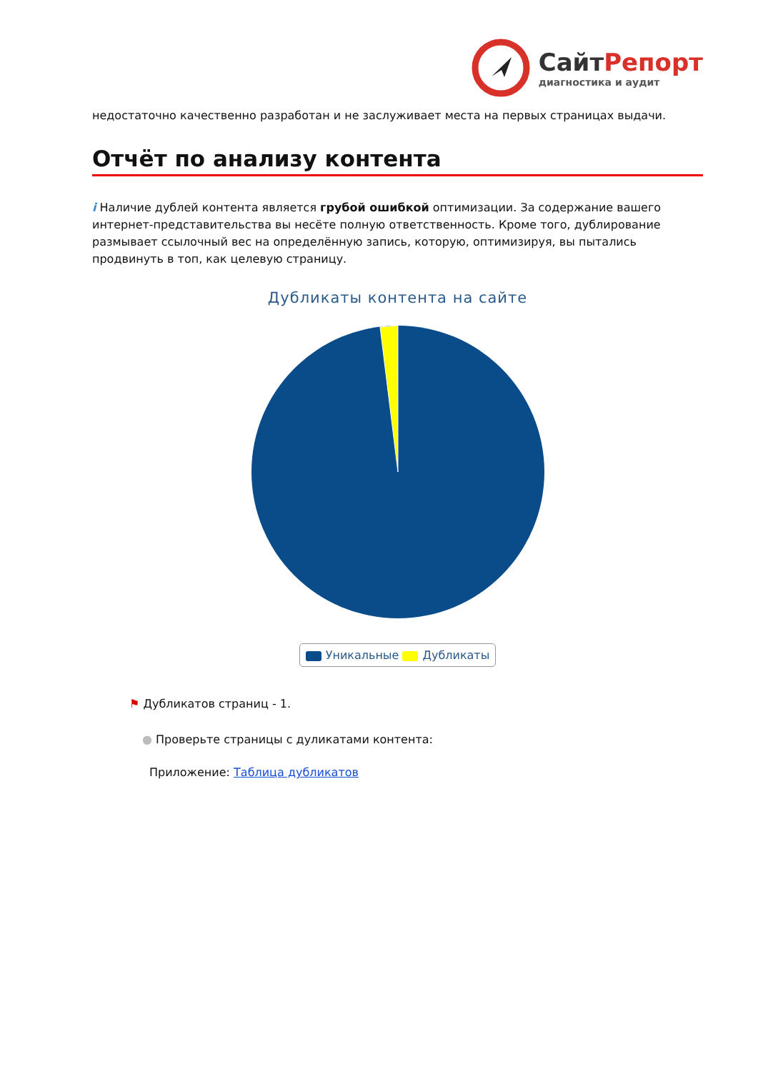СайтРепорт
диагностика и аудит
недостаточно качественно разработан и не заслуживает места на первых страницах выдачи.
Отчёт по анализу контента
i Наличие дублей контента является грубой ошибкой оптимизации. За содержание вашего интернет-представительства вы несёте полную ответственность. Кроме того, дублирование размывает ссылочный вес на определённую запись, которую, оптимизируя, вы пытались продвинуть в топ, как целевую страницу.
Дубликаты контента на сайте
Уникальные Дубликаты
⚑ Дубликатов страниц - 1.
● Проверьте страницы с дуликатами контента:
Приложение: Таблица дубликатов